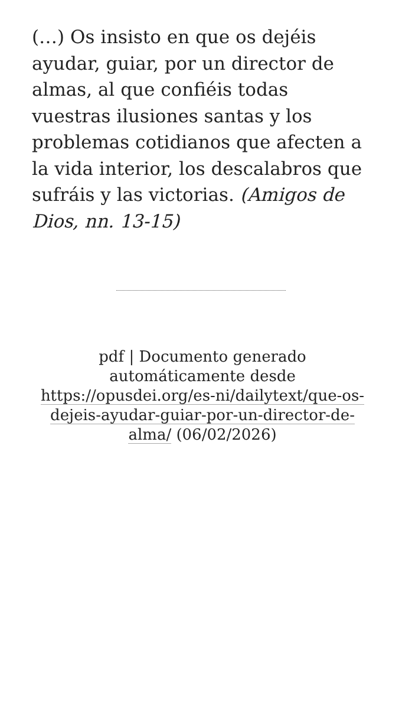(…) Os insisto en que os dejéis ayudar, guiar, por un director de almas, al que confiéis todas vuestras ilusiones santas y los problemas cotidianos que afecten a la vida interior, los descalabros que sufráis y las victorias. (Amigos de Dios, nn. 13-15)
pdf | Documento generado automáticamente desde https://opusdei.org/es-ni/dailytext/que-os-dejeis-ayudar-guiar-por-un-director-de-alma/ (06/02/2026)